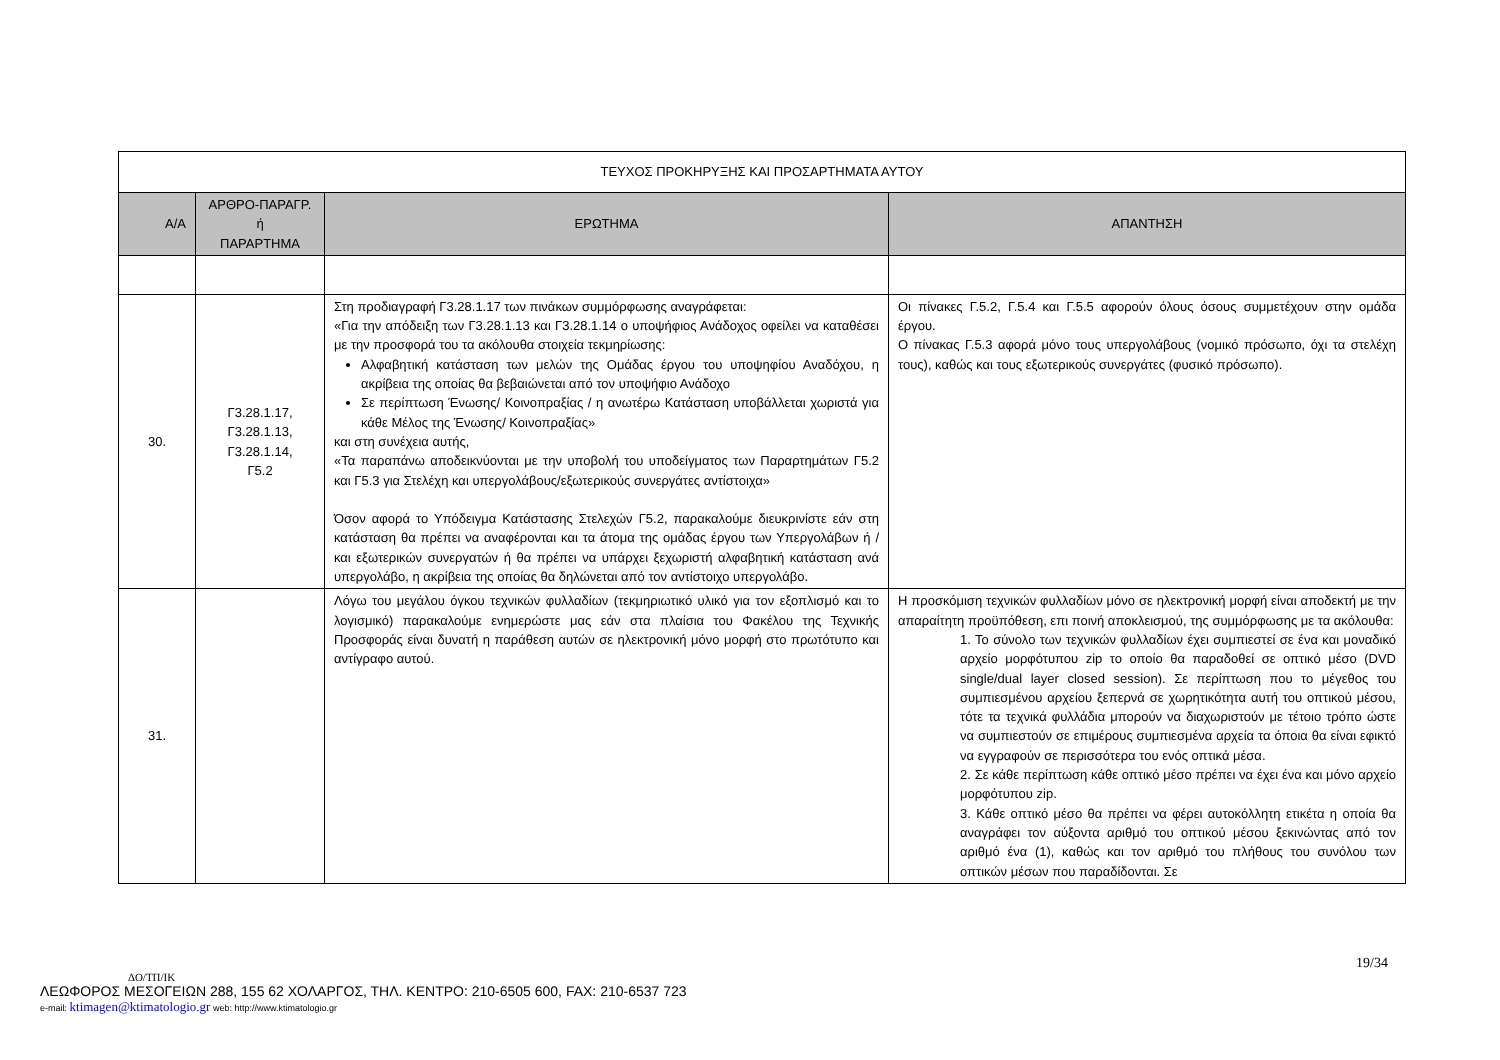| ΤΕΥΧΟΣ ΠΡΟΚΗΡΥΞΗΣ ΚΑΙ ΠΡΟΣΑΡΤΗΜΑΤΑ ΑΥΤΟΥ | | | |
| Α/Α | ΑΡΘΡΟ-ΠΑΡΑΓΡ. ή ΠΑΡΑΡΤΗΜΑ | ΕΡΩΤΗΜΑ | ΑΠΑΝΤΗΣΗ |
| 30. | Γ3.28.1.17, Γ3.28.1.13, Γ3.28.1.14, Γ5.2 | Στη προδιαγραφή Γ3.28.1.17 των πινάκων συμμόρφωσης αναγράφεται: «Για την απόδειξη των Γ3.28.1.13 και Γ3.28.1.14 ο υποψήφιος Ανάδοχος οφείλει να καταθέσει με την προσφορά του τα ακόλουθα στοιχεία τεκμηρίωσης: Αλφαβητική κατάσταση των μελών της Ομάδας έργου του υποψηφίου Αναδόχου, η ακρίβεια της οποίας θα βεβαιώνεται από τον υποψήφιο Ανάδοχο Σε περίπτωση Ένωσης/ Κοινοπραξίας / η ανωτέρω Κατάσταση υποβάλλεται χωριστά για κάθε Μέλος της Ένωσης/ Κοινοπραξίας» και στη συνέχεια αυτής, «Τα παραπάνω αποδεικνύονται με την υποβολή του υποδείγματος των Παραρτημάτων Γ5.2 και Γ5.3 για Στελέχη και υπεργολάβους/εξωτερικούς συνεργάτες αντίστοιχα» Όσον αφορά το Υπόδειγμα Κατάστασης Στελεχών Γ5.2, παρακαλούμε διευκρινίστε εάν στη κατάσταση θα πρέπει να αναφέρονται και τα άτομα της ομάδας έργου των Υπεργολάβων ή / και εξωτερικών συνεργατών ή θα πρέπει να υπάρχει ξεχωριστή αλφαβητική κατάσταση ανά υπεργολάβο, η ακρίβεια της οποίας θα δηλώνεται από τον αντίστοιχο υπεργολάβο. | Οι πίνακες Γ.5.2, Γ.5.4 και Γ.5.5 αφορούν όλους όσους συμμετέχουν στην ομάδα έργου. Ο πίνακας Γ.5.3 αφορά μόνο τους υπεργολάβους (νομικό πρόσωπο, όχι τα στελέχη τους), καθώς και τους εξωτερικούς συνεργάτες (φυσικό πρόσωπο). |
| 31. | | Λόγω του μεγάλου όγκου τεχνικών φυλλαδίων (τεκμηριωτικό υλικό για τον εξοπλισμό και το λογισμικό) παρακαλούμε ενημερώστε μας εάν στα πλαίσια του Φακέλου της Τεχνικής Προσφοράς είναι δυνατή η παράθεση αυτών σε ηλεκτρονική μόνο μορφή στο πρωτότυπο και αντίγραφο αυτού. | Η προσκόμιση τεχνικών φυλλαδίων μόνο σε ηλεκτρονική μορφή είναι αποδεκτή με την απαραίτητη προϋπόθεση, επι ποινή αποκλεισμού, της συμμόρφωσης με τα ακόλουθα: 1. Το σύνολο των τεχνικών φυλλαδίων έχει συμπιεστεί σε ένα και μοναδικό αρχείο μορφότυπου zip το οποίο θα παραδοθεί σε οπτικό μέσο (DVD single/dual layer closed session). Σε περίπτωση που το μέγεθος του συμπιεσμένου αρχείου ξεπερνά σε χωρητικότητα αυτή του οπτικού μέσου, τότε τα τεχνικά φυλλάδια μπορούν να διαχωριστούν με τέτοιο τρόπο ώστε να συμπιεστούν σε επιμέρους συμπιεσμένα αρχεία τα όποια θα είναι εφικτό να εγγραφούν σε περισσότερα του ενός οπτικά μέσα. 2. Σε κάθε περίπτωση κάθε οπτικό μέσο πρέπει να έχει ένα και μόνο αρχείο μορφότυπου zip. 3. Κάθε οπτικό μέσο θα πρέπει να φέρει αυτοκόλλητη ετικέτα η οποία θα αναγράφει τον αύξοντα αριθμό του οπτικού μέσου ξεκινώντας από τον αριθμό ένα (1), καθώς και τον αριθμό του πλήθους του συνόλου των οπτικών μέσων που παραδίδονται. Σε |
19/34
ΔΟ/ΤΠ/ΙΚ
ΛΕΩΦΟΡΟΣ ΜΕΣΟΓΕΙΩΝ 288, 155 62 ΧΟΛΑΡΓΟΣ, ΤΗΛ. ΚΕΝΤΡΟ: 210-6505 600, FAX: 210-6537 723
e-mail: ktimagen@ktimatologio.gr web: http://www.ktimatologio.gr